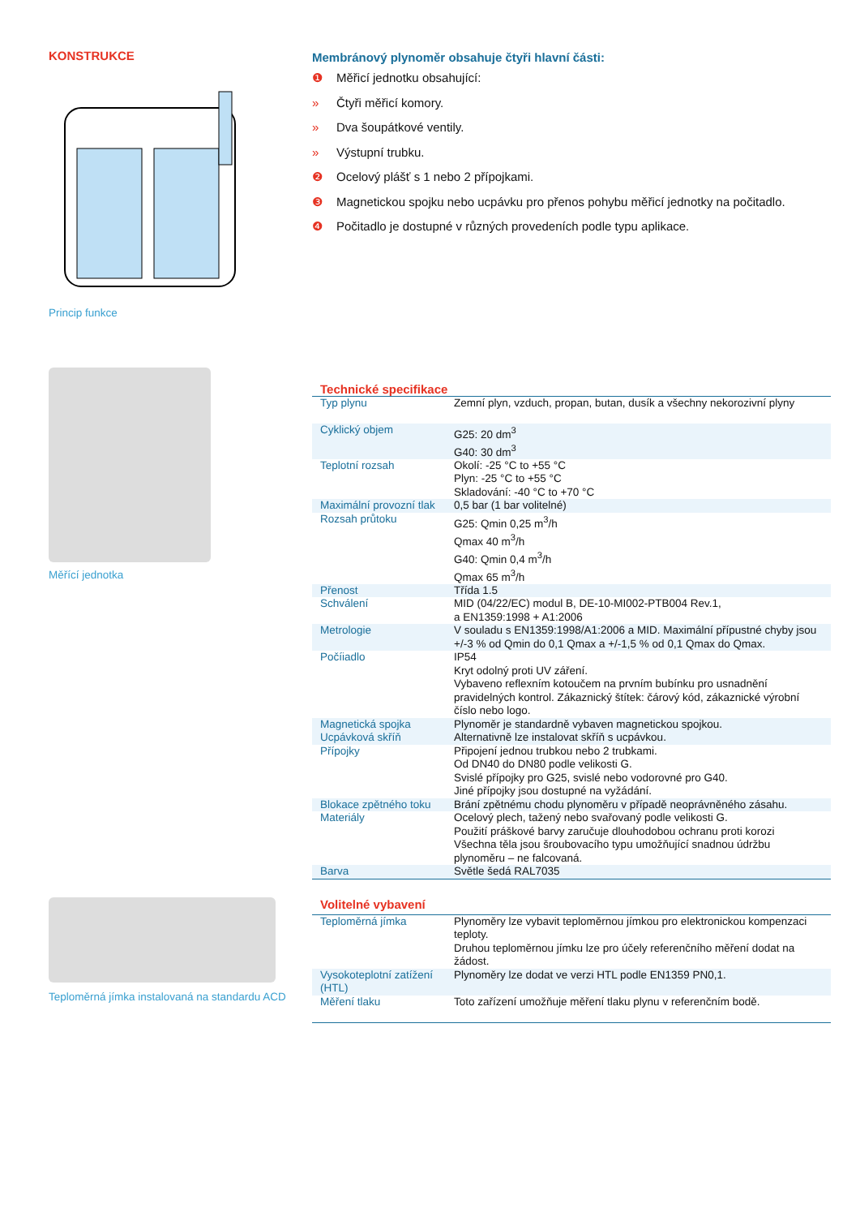KONSTRUKCE
Princip funkce
Měřící jednotka
Teploměrná jímka instalovaná na standardu ACD
Membránový plynoměr obsahuje čtyři hlavní části:
❶ Měřicí jednotku obsahující:
» Čtyři měřicí komory.
» Dva šoupátkové ventily.
» Výstupní trubku.
❷ Ocelový plášť s 1 nebo 2 přípojkami.
❸ Magnetickou spojku nebo ucpávku pro přenos pohybu měřicí jednotky na počitadlo.
❹ Počitadlo je dostupné v různých provedeních podle typu aplikace.
Technické specifikace
| Typ plynu | Zemní plyn, vzduch, propan, butan, dusík a všechny nekorozivní plyny |
| Cyklický objem | G25: 20 dm<sup>3</sup> G40: 30 dm<sup>3</sup> |
| Teplotní rozsah | Okolí: -25 °C to +55 °C Plyn: -25 °C to +55 °C Skladování: -40 °C to +70 °C |
| Maximální provozní tlak | 0,5 bar (1 bar volitelné) |
| Rozsah průtoku | G25: Qmin 0,25 m<sup>3</sup>/h Qmax 40 m<sup>3</sup>/h G40: Qmin 0,4 m<sup>3</sup>/h Qmax 65 m<sup>3</sup>/h |
| Přenost | Třída 1.5 |
| Schválení | MID (04/22/EC) modul B, DE-10-MI002-PTB004 Rev.1, a EN1359:1998 + A1:2006 |
| Metrologie | V souladu s EN1359:1998/A1:2006 a MID. Maximální přípustné chyby jsou +/-3 % od Qmin do 0,1 Qmax a +/-1,5 % od 0,1 Qmax do Qmax. |
| Počíiadlo | IP54 Kryt odolný proti UV záření. Vybaveno reflexním kotoučem na prvním bubínku pro usnadnění pravidelných kontrol. Zákaznický štítek: čárový kód, zákaznické výrobní číslo nebo logo. |
| Magnetická spojka Ucpávková skříň | Plynoměr je standardně vybaven magnetickou spojkou. Alternativně lze instalovat skříň s ucpávkou. |
| Přípojky | Připojení jednou trubkou nebo 2 trubkami. Od DN40 do DN80 podle velikosti G. Svislé přípojky pro G25, svislé nebo vodorovné pro G40. Jiné přípojky jsou dostupné na vyžádání. |
| Blokace zpětného toku | Brání zpětnému chodu plynoměru v případě neoprávněného zásahu. |
| Materiály | Ocelový plech, tažený nebo svařovaný podle velikosti G. Použití práškové barvy zaručuje dlouhodobou ochranu proti korozi Všechna těla jsou šroubovacího typu umožňující snadnou údržbu plynoměru – ne falcovaná. |
| Barva | Světle šedá RAL7035 |
Volitelné vybavení
| Teploměrná jímka | Plynoměry lze vybavit teploměrnou jímkou pro elektronickou kompenzaci teploty. Druhou teploměrnou jímku lze pro účely referenčního měření dodat na žádost. |
| Vysokoteplotní zatížení (HTL) | Plynoměry lze dodat ve verzi HTL podle EN1359 PN0,1. |
| Měření tlaku | Toto zařízení umožňuje měření tlaku plynu v referenčním bodě. |